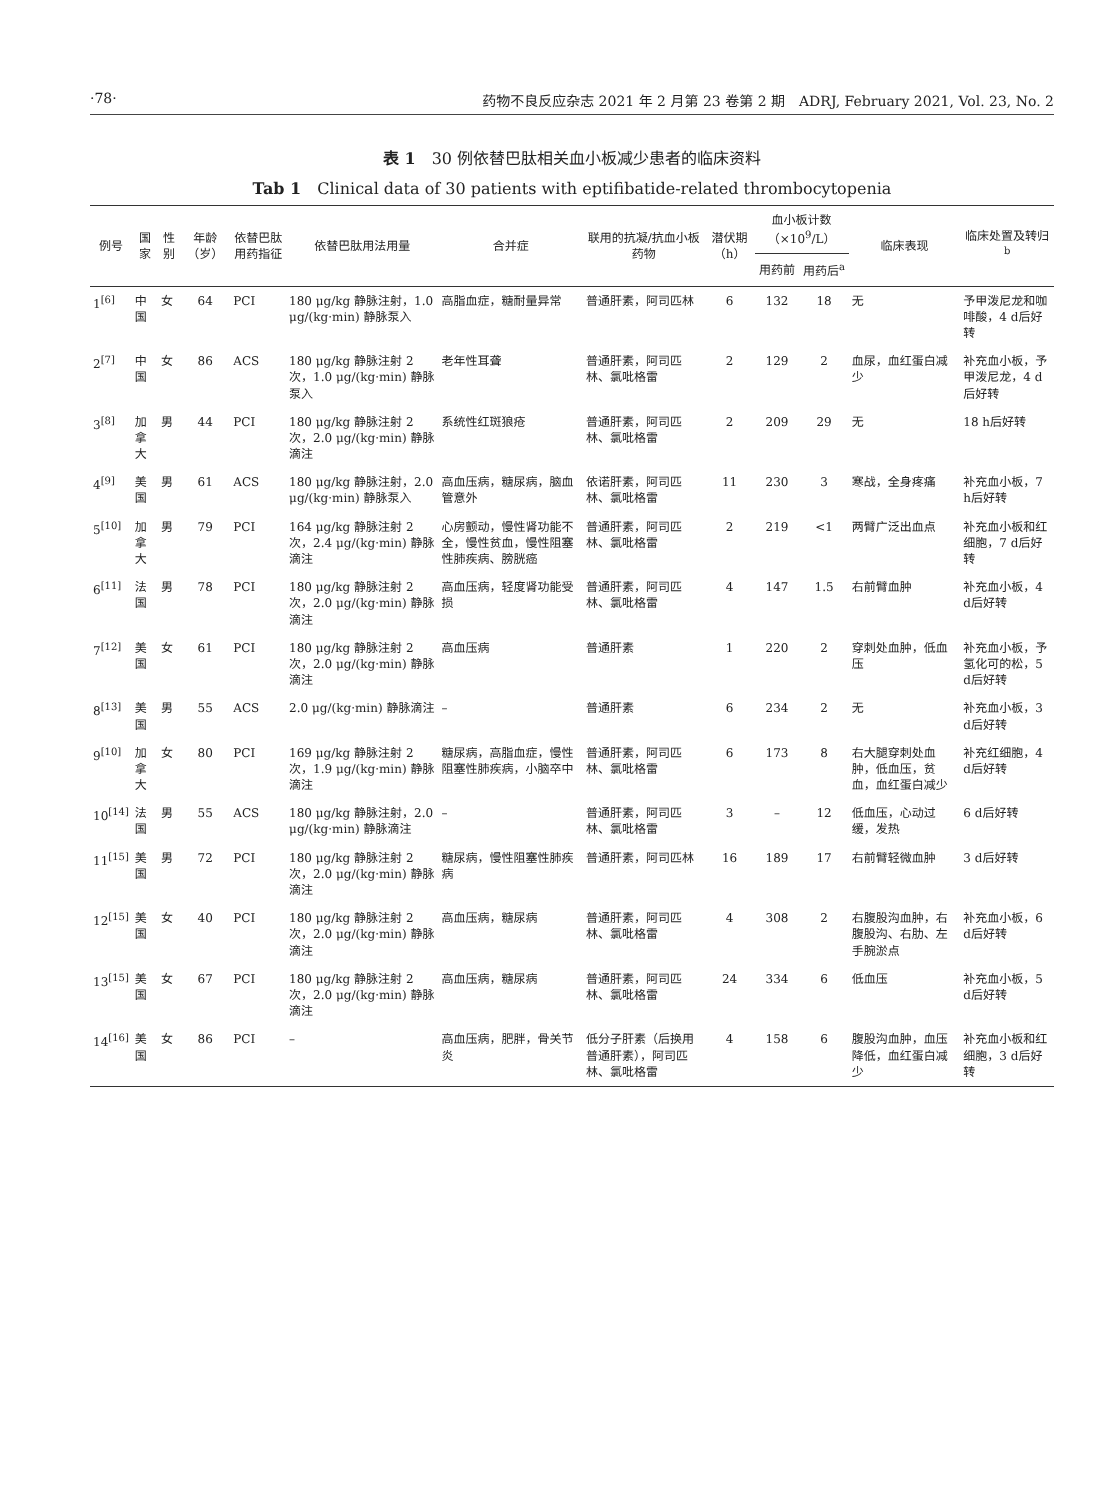·78· 药物不良反应杂志 2021 年 2 月第 23 卷第 2 期　ADRJ, February 2021, Vol. 23, No. 2
表 1　30 例依替巴肽相关血小板减少患者的临床资料
Tab 1　Clinical data of 30 patients with eptifibatide-related thrombocytopenia
| 例号 | 国家 | 性别 | 年龄（岁） | 依替巴肽用药指征 | 依替巴肽用法用量 | 合并症 | 联用的抗凝/抗血小板药物 | 潜伏期（h） | 血小板计数（×10<sup>9</sup>/L） | | 临床表现 | 临床处置及转归<sup>b</sup> |
| --- | --- | --- | --- | --- | --- | --- | --- | --- | --- | --- | --- | --- |
| | | | | | | | | | 用药前 | 用药后<sup>a</sup> | | |
| 1<sup>[6]</sup> | 中国 | 女 | 64 | PCI | 180 μg/kg 静脉注射，1.0 μg/(kg·min) 静脉泵入 | 高脂血症，糖耐量异常 | 普通肝素，阿司匹林 | 6 | 132 | 18 | 无 | 予甲泼尼龙和咖啡酸，4 d后好转 |
| 2<sup>[7]</sup> | 中国 | 女 | 86 | ACS | 180 μg/kg 静脉注射 2次，1.0 μg/(kg·min) 静脉泵入 | 老年性耳聋 | 普通肝素，阿司匹林、氯吡格雷 | 2 | 129 | 2 | 血尿，血红蛋白减少 | 补充血小板，予甲泼尼龙，4 d后好转 |
| 3<sup>[8]</sup> | 加拿大 | 男 | 44 | PCI | 180 μg/kg 静脉注射 2次，2.0 μg/(kg·min) 静脉滴注 | 系统性红斑狼疮 | 普通肝素，阿司匹林、氯吡格雷 | 2 | 209 | 29 | 无 | 18 h后好转 |
| 4<sup>[9]</sup> | 美国 | 男 | 61 | ACS | 180 μg/kg 静脉注射，2.0 μg/(kg·min) 静脉泵入 | 高血压病，糖尿病，脑血管意外 | 依诺肝素，阿司匹林、氯吡格雷 | 11 | 230 | 3 | 寒战，全身疼痛 | 补充血小板，7 h后好转 |
| 5<sup>[10]</sup> | 加拿大 | 男 | 79 | PCI | 164 μg/kg 静脉注射 2次，2.4 μg/(kg·min) 静脉滴注 | 心房颤动，慢性肾功能不全，慢性贫血，慢性阻塞性肺疾病、膀胱癌 | 普通肝素，阿司匹林、氯吡格雷 | 2 | 219 | <1 | 两臂广泛出血点 | 补充血小板和红细胞，7 d后好转 |
| 6<sup>[11]</sup> | 法国 | 男 | 78 | PCI | 180 μg/kg 静脉注射 2次，2.0 μg/(kg·min) 静脉滴注 | 高血压病，轻度肾功能受损 | 普通肝素，阿司匹林、氯吡格雷 | 4 | 147 | 1.5 | 右前臂血肿 | 补充血小板，4 d后好转 |
| 7<sup>[12]</sup> | 美国 | 女 | 61 | PCI | 180 μg/kg 静脉注射 2次，2.0 μg/(kg·min) 静脉滴注 | 高血压病 | 普通肝素 | 1 | 220 | 2 | 穿刺处血肿，低血压 | 补充血小板，予氢化可的松，5 d后好转 |
| 8<sup>[13]</sup> | 美国 | 男 | 55 | ACS | 2.0 μg/(kg·min) 静脉滴注 | – | 普通肝素 | 6 | 234 | 2 | 无 | 补充血小板，3 d后好转 |
| 9<sup>[10]</sup> | 加拿大 | 女 | 80 | PCI | 169 μg/kg 静脉注射 2次，1.9 μg/(kg·min) 静脉滴注 | 糖尿病，高脂血症，慢性阻塞性肺疾病，小脑卒中 | 普通肝素，阿司匹林、氯吡格雷 | 6 | 173 | 8 | 右大腿穿刺处血肿，低血压，贫血，血红蛋白减少 | 补充红细胞，4 d后好转 |
| 10<sup>[14]</sup> | 法国 | 男 | 55 | ACS | 180 μg/kg 静脉注射，2.0 μg/(kg·min) 静脉滴注 | – | 普通肝素，阿司匹林、氯吡格雷 | 3 | – | 12 | 低血压，心动过缓，发热 | 6 d后好转 |
| 11<sup>[15]</sup> | 美国 | 男 | 72 | PCI | 180 μg/kg 静脉注射 2次，2.0 μg/(kg·min) 静脉滴注 | 糖尿病，慢性阻塞性肺疾病 | 普通肝素，阿司匹林 | 16 | 189 | 17 | 右前臂轻微血肿 | 3 d后好转 |
| 12<sup>[15]</sup> | 美国 | 女 | 40 | PCI | 180 μg/kg 静脉注射 2次，2.0 μg/(kg·min) 静脉滴注 | 高血压病，糖尿病 | 普通肝素，阿司匹林、氯吡格雷 | 4 | 308 | 2 | 右腹股沟血肿，右腹股沟、右肋、左手腕淤点 | 补充血小板，6 d后好转 |
| 13<sup>[15]</sup> | 美国 | 女 | 67 | PCI | 180 μg/kg 静脉注射 2次，2.0 μg/(kg·min) 静脉滴注 | 高血压病，糖尿病 | 普通肝素，阿司匹林、氯吡格雷 | 24 | 334 | 6 | 低血压 | 补充血小板，5 d后好转 |
| 14<sup>[16]</sup> | 美国 | 女 | 86 | PCI | – | 高血压病，肥胖，骨关节炎 | 低分子肝素（后换用普通肝素），阿司匹林、氯吡格雷 | 4 | 158 | 6 | 腹股沟血肿，血压降低，血红蛋白减少 | 补充血小板和红细胞，3 d后好转 |